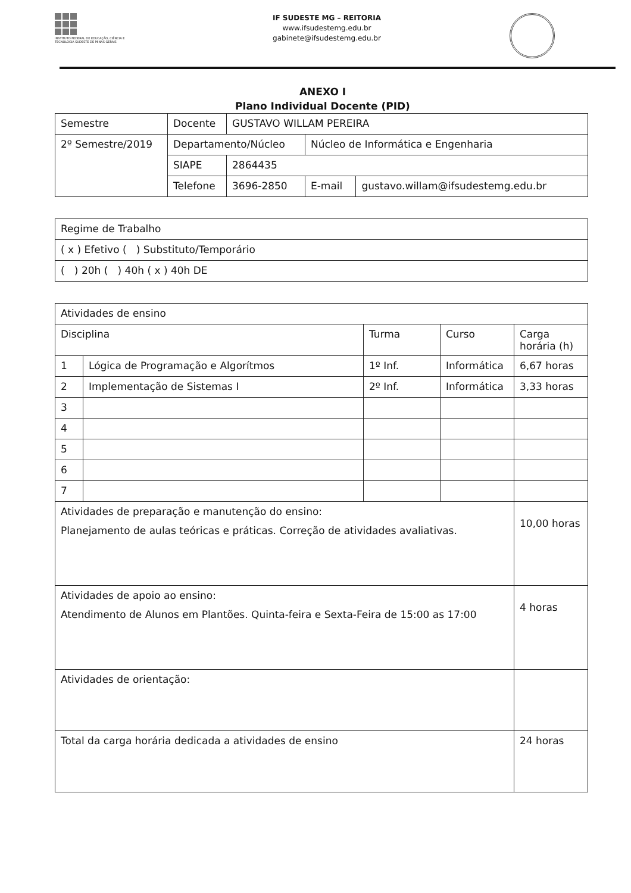INSTITUTO FEDERAL DE EDUCAÇÃO, CIÊNCIA E TECNOLOGIA SUDESTE DE MINAS GERAIS
IF SUDESTE MG – REITORIA
www.ifsudestemg.edu.br
gabinete@ifsudestemg.edu.br
ANEXO I
Plano Individual Docente (PID)
| Semestre | Docente | GUSTAVO WILLAM PEREIRA | | |
| 2º Semestre/2019 | Departamento/Núcleo | | Núcleo de Informática e Engenharia | |
| | SIAPE | 2864435 | | |
| | Telefone | 3696-2850 | E-mail | gustavo.willam@ifsudestemg.edu.br |
| Regime de Trabalho |
| ( x ) Efetivo ( ) Substituto/Temporário |
| ( ) 20h ( ) 40h ( x ) 40h DE |
| Atividades de ensino | | | | |
| Disciplina | | Turma | Curso | Carga horária (h) |
| 1 | Lógica de Programação e Algorítmos | 1º Inf. | Informática | 6,67 horas |
| 2 | Implementação de Sistemas I | 2º Inf. | Informática | 3,33 horas |
| 3 | | | | |
| 4 | | | | |
| 5 | | | | |
| 6 | | | | |
| 7 | | | | |
| Atividades de preparação e manutenção do ensino: Planejamento de aulas teóricas e práticas. Correção de atividades avaliativas. | | | | 10,00 horas |
| Atividades de apoio ao ensino: Atendimento de Alunos em Plantões. Quinta-feira e Sexta-Feira de 15:00 as 17:00 | | | | 4 horas |
| Atividades de orientação: | | | | |
| Total da carga horária dedicada a atividades de ensino | | | | 24 horas |